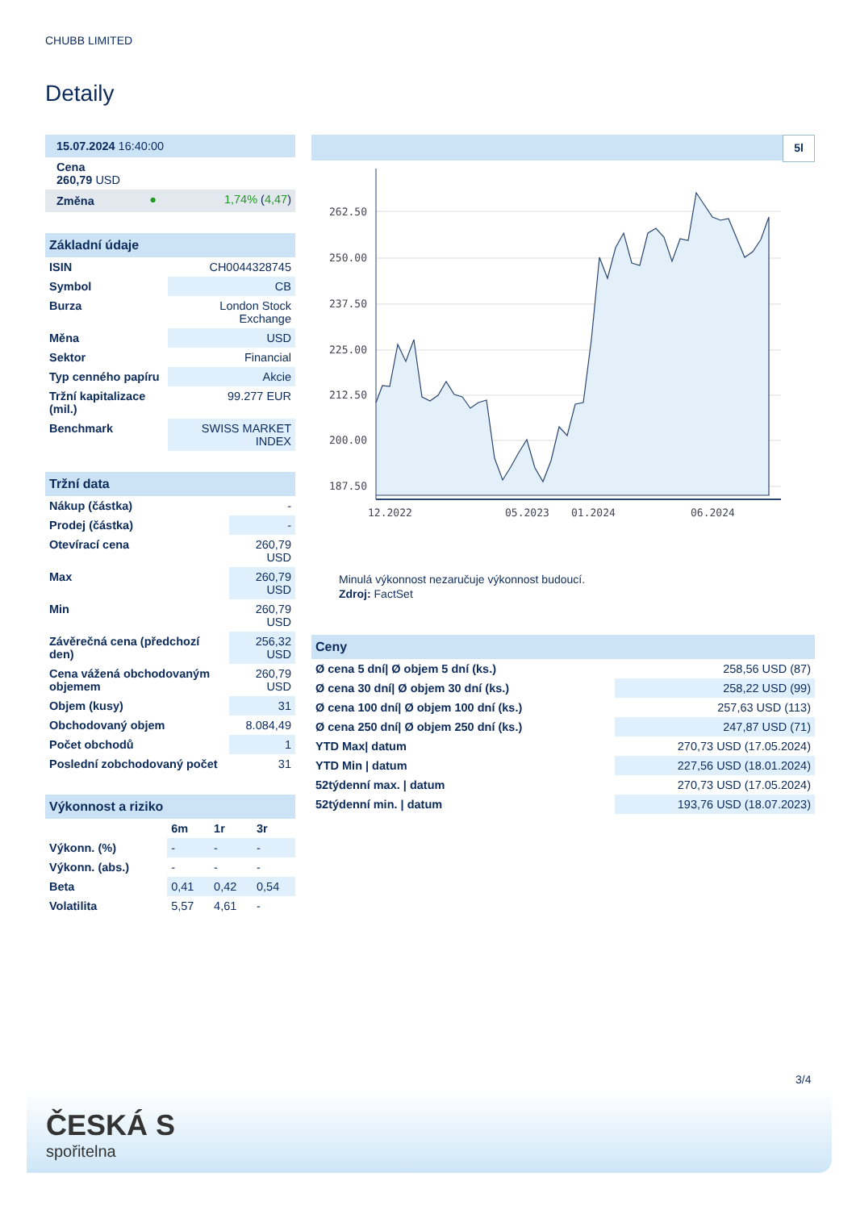CHUBB LIMITED
Detaily
| 15.07.2024 16:40:00 | | |
| Cena 260,79 USD | | |
| Změna | ● | 1,74% ( 4,47 ) |
| Základní údaje | |
| ISIN | CH0044328745 |
| Symbol | CB |
| Burza | London Stock Exchange |
| Měna | USD |
| Sektor | Financial |
| Typ cenného papíru | Akcie |
| Tržní kapitalizace (mil.) | 99.277 EUR |
| Benchmark | SWISS MARKET INDEX |
| Tržní data | |
| Nákup (částka) | - |
| Prodej (částka) | - |
| Otevírací cena | 260,79 USD |
| Max | 260,79 USD |
| Min | 260,79 USD |
| Závěrečná cena (předchozí den) | 256,32 USD |
| Cena vážená obchodovaným objemem | 260,79 USD |
| Objem (kusy) | 31 |
| Obchodovaný objem | 8.084,49 |
| Počet obchodů | 1 |
| Poslední zobchodovaný počet | 31 |
| Výkonnost a riziko | | | |
| | 6m | 1r | 3r |
| Výkonn. (%) | - | - | - |
| Výkonn. (abs.) | - | - | - |
| Beta | 0,41 | 0,42 | 0,54 |
| Volatilita | 5,57 | 4,61 | - |
5l
262.50
250.00
237.50
225.00
212.50
200.00
187.50
12.2022
05.2023
01.2024
06.2024
Minulá výkonnost nezaručuje výkonnost budoucí.
Zdroj: FactSet
| Ceny | |
| Ø cena 5 dní/ Ø objem 5 dní (ks.) | 258,56 USD (87) |
| Ø cena 30 dní/ Ø objem 30 dní (ks.) | 258,22 USD (99) |
| Ø cena 100 dní/ Ø objem 100 dní (ks.) | 257,63 USD (113) |
| Ø cena 250 dní/ Ø objem 250 dní (ks.) | 247,87 USD (71) |
| YTD Max/ datum | 270,73 USD (17.05.2024) |
| YTD Min / datum | 227,56 USD (18.01.2024) |
| 52týdenní max. / datum | 270,73 USD (17.05.2024) |
| 52týdenní min. / datum | 193,76 USD (18.07.2023) |
3/4
ČESKÁ S
spořitelna